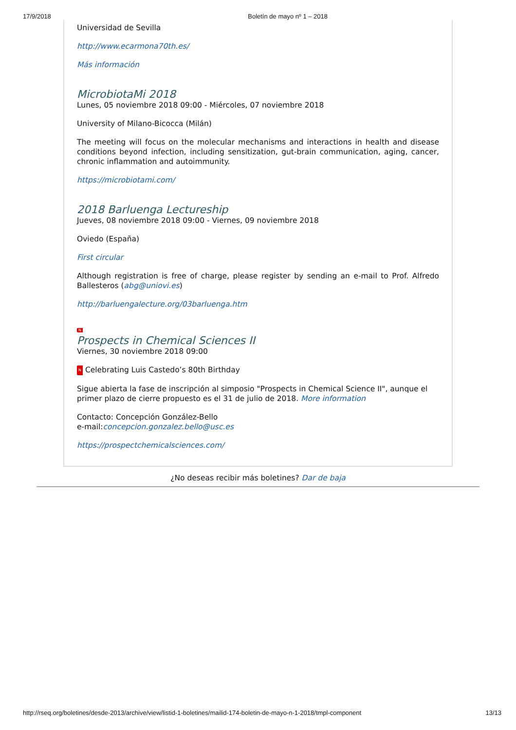17/9/2018 Boletín de mayo nº 1 – 2018
Universidad de Sevilla
http://www.ecarmona70th.es/
Más información
MicrobiotaMi 2018
Lunes, 05 noviembre 2018 09:00 - Miércoles, 07 noviembre 2018
University of Milano-Bicocca (Milán)
The meeting will focus on the molecular mechanisms and interactions in health and disease conditions beyond infection, including sensitization, gut-brain communication, aging, cancer, chronic inflammation and autoimmunity.
https://microbiotami.com/
2018 Barluenga Lectureship
Jueves, 08 noviembre 2018 09:00 - Viernes, 09 noviembre 2018
Oviedo (España)
First circular
Although registration is free of charge, please register by sending an e-mail to Prof. Alfredo Ballesteros (abg@uniovi.es)
http://barluengalecture.org/03barluenga.htm
N
Prospects in Chemical Sciences II
Viernes, 30 noviembre 2018 09:00
N Celebrating Luis Castedo’s 80th Birthday
Sigue abierta la fase de inscripción al simposio "Prospects in Chemical Science II", aunque el primer plazo de cierre propuesto es el 31 de julio de 2018. More information
Contacto: Concepción González-Bello
e-mail:concepcion.gonzalez.bello@usc.es
https://prospectchemicalsciences.com/
¿No deseas recibir más boletines? Dar de baja
http://rseq.org/boletines/desde-2013/archive/view/listid-1-boletines/mailid-174-boletin-de-mayo-n-1-2018/tmpl-component 13/13